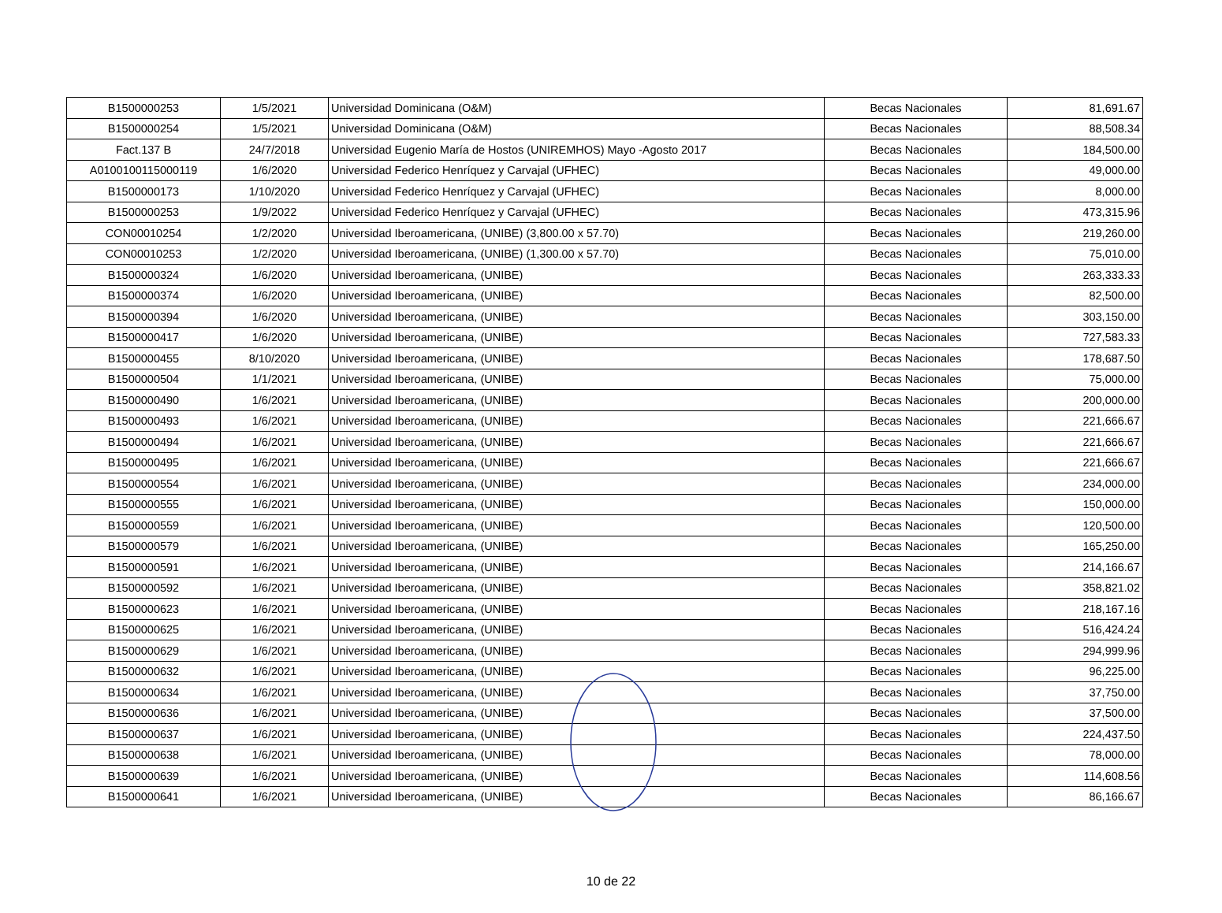| B1500000253 | 1/5/2021 | Universidad Dominicana (O&M) | Becas Nacionales | 81,691.67 |
| B1500000254 | 1/5/2021 | Universidad Dominicana (O&M) | Becas Nacionales | 88,508.34 |
| Fact.137 B | 24/7/2018 | Universidad Eugenio María de Hostos (UNIREMHOS) Mayo -Agosto 2017 | Becas Nacionales | 184,500.00 |
| A0100100115000119 | 1/6/2020 | Universidad Federico Henríquez y Carvajal (UFHEC) | Becas Nacionales | 49,000.00 |
| B1500000173 | 1/10/2020 | Universidad Federico Henríquez y Carvajal (UFHEC) | Becas Nacionales | 8,000.00 |
| B1500000253 | 1/9/2022 | Universidad Federico Henríquez y Carvajal (UFHEC) | Becas Nacionales | 473,315.96 |
| CON00010254 | 1/2/2020 | Universidad Iberoamericana, (UNIBE) (3,800.00 x 57.70) | Becas Nacionales | 219,260.00 |
| CON00010253 | 1/2/2020 | Universidad Iberoamericana, (UNIBE) (1,300.00 x 57.70) | Becas Nacionales | 75,010.00 |
| B1500000324 | 1/6/2020 | Universidad Iberoamericana, (UNIBE) | Becas Nacionales | 263,333.33 |
| B1500000374 | 1/6/2020 | Universidad Iberoamericana, (UNIBE) | Becas Nacionales | 82,500.00 |
| B1500000394 | 1/6/2020 | Universidad Iberoamericana, (UNIBE) | Becas Nacionales | 303,150.00 |
| B1500000417 | 1/6/2020 | Universidad Iberoamericana, (UNIBE) | Becas Nacionales | 727,583.33 |
| B1500000455 | 8/10/2020 | Universidad Iberoamericana, (UNIBE) | Becas Nacionales | 178,687.50 |
| B1500000504 | 1/1/2021 | Universidad Iberoamericana, (UNIBE) | Becas Nacionales | 75,000.00 |
| B1500000490 | 1/6/2021 | Universidad Iberoamericana, (UNIBE) | Becas Nacionales | 200,000.00 |
| B1500000493 | 1/6/2021 | Universidad Iberoamericana, (UNIBE) | Becas Nacionales | 221,666.67 |
| B1500000494 | 1/6/2021 | Universidad Iberoamericana, (UNIBE) | Becas Nacionales | 221,666.67 |
| B1500000495 | 1/6/2021 | Universidad Iberoamericana, (UNIBE) | Becas Nacionales | 221,666.67 |
| B1500000554 | 1/6/2021 | Universidad Iberoamericana, (UNIBE) | Becas Nacionales | 234,000.00 |
| B1500000555 | 1/6/2021 | Universidad Iberoamericana, (UNIBE) | Becas Nacionales | 150,000.00 |
| B1500000559 | 1/6/2021 | Universidad Iberoamericana, (UNIBE) | Becas Nacionales | 120,500.00 |
| B1500000579 | 1/6/2021 | Universidad Iberoamericana, (UNIBE) | Becas Nacionales | 165,250.00 |
| B1500000591 | 1/6/2021 | Universidad Iberoamericana, (UNIBE) | Becas Nacionales | 214,166.67 |
| B1500000592 | 1/6/2021 | Universidad Iberoamericana, (UNIBE) | Becas Nacionales | 358,821.02 |
| B1500000623 | 1/6/2021 | Universidad Iberoamericana, (UNIBE) | Becas Nacionales | 218,167.16 |
| B1500000625 | 1/6/2021 | Universidad Iberoamericana, (UNIBE) | Becas Nacionales | 516,424.24 |
| B1500000629 | 1/6/2021 | Universidad Iberoamericana, (UNIBE) | Becas Nacionales | 294,999.96 |
| B1500000632 | 1/6/2021 | Universidad Iberoamericana, (UNIBE) | Becas Nacionales | 96,225.00 |
| B1500000634 | 1/6/2021 | Universidad Iberoamericana, (UNIBE) | Becas Nacionales | 37,750.00 |
| B1500000636 | 1/6/2021 | Universidad Iberoamericana, (UNIBE) | Becas Nacionales | 37,500.00 |
| B1500000637 | 1/6/2021 | Universidad Iberoamericana, (UNIBE) | Becas Nacionales | 224,437.50 |
| B1500000638 | 1/6/2021 | Universidad Iberoamericana, (UNIBE) | Becas Nacionales | 78,000.00 |
| B1500000639 | 1/6/2021 | Universidad Iberoamericana, (UNIBE) | Becas Nacionales | 114,608.56 |
| B1500000641 | 1/6/2021 | Universidad Iberoamericana, (UNIBE) | Becas Nacionales | 86,166.67 |
10 de 22